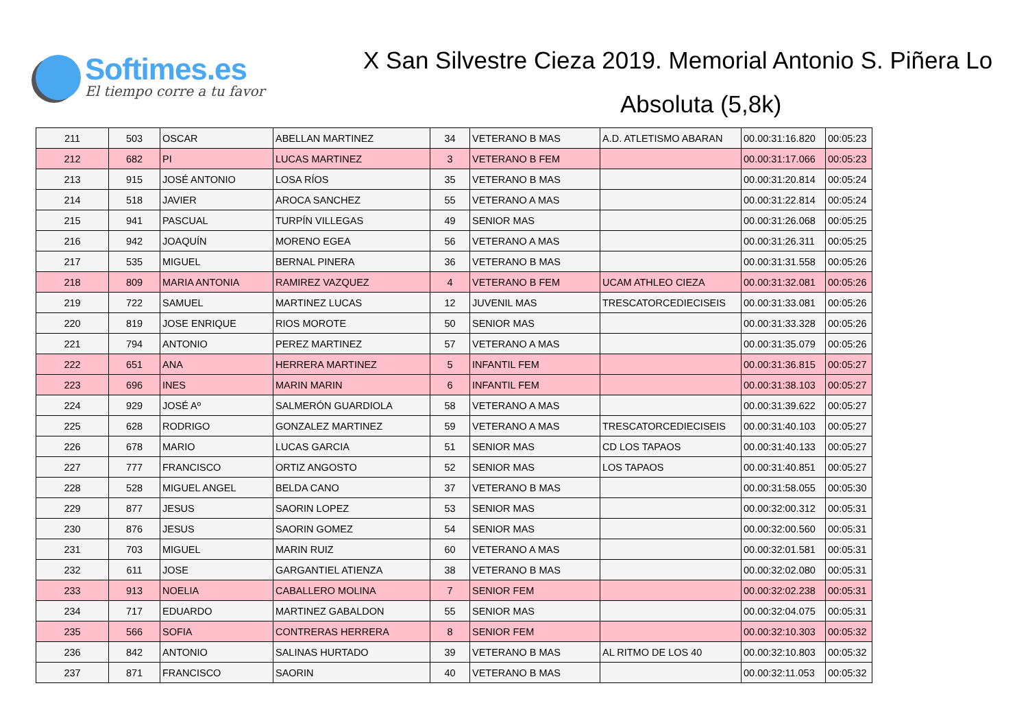Softimes.es
El tiempo corre a tu favor
X San Silvestre Cieza 2019. Memorial Antonio S. Piñera Lo
Absoluta (5,8k)
| 211 | 503 | OSCAR | ABELLAN MARTINEZ | 34 | VETERANO B MAS | A.D. ATLETISMO ABARAN | 00.00:31:16.820 | 00:05:23 |
| 212 | 682 | PI | LUCAS MARTINEZ | 3 | VETERANO B FEM | | 00.00:31:17.066 | 00:05:23 |
| 213 | 915 | JOSÉ ANTONIO | LOSA RÍOS | 35 | VETERANO B MAS | | 00.00:31:20.814 | 00:05:24 |
| 214 | 518 | JAVIER | AROCA SANCHEZ | 55 | VETERANO A MAS | | 00.00:31:22.814 | 00:05:24 |
| 215 | 941 | PASCUAL | TURPÍN VILLEGAS | 49 | SENIOR MAS | | 00.00:31:26.068 | 00:05:25 |
| 216 | 942 | JOAQUÍN | MORENO EGEA | 56 | VETERANO A MAS | | 00.00:31:26.311 | 00:05:25 |
| 217 | 535 | MIGUEL | BERNAL PINERA | 36 | VETERANO B MAS | | 00.00:31:31.558 | 00:05:26 |
| 218 | 809 | MARIA ANTONIA | RAMIREZ VAZQUEZ | 4 | VETERANO B FEM | UCAM ATHLEO CIEZA | 00.00:31:32.081 | 00:05:26 |
| 219 | 722 | SAMUEL | MARTINEZ LUCAS | 12 | JUVENIL MAS | TRESCATORCEDIECISEIS | 00.00:31:33.081 | 00:05:26 |
| 220 | 819 | JOSE ENRIQUE | RIOS MOROTE | 50 | SENIOR MAS | | 00.00:31:33.328 | 00:05:26 |
| 221 | 794 | ANTONIO | PEREZ MARTINEZ | 57 | VETERANO A MAS | | 00.00:31:35.079 | 00:05:26 |
| 222 | 651 | ANA | HERRERA MARTINEZ | 5 | INFANTIL FEM | | 00.00:31:36.815 | 00:05:27 |
| 223 | 696 | INES | MARIN MARIN | 6 | INFANTIL FEM | | 00.00:31:38.103 | 00:05:27 |
| 224 | 929 | JOSÉ Aº | SALMERÓN GUARDIOLA | 58 | VETERANO A MAS | | 00.00:31:39.622 | 00:05:27 |
| 225 | 628 | RODRIGO | GONZALEZ MARTINEZ | 59 | VETERANO A MAS | TRESCATORCEDIECISEIS | 00.00:31:40.103 | 00:05:27 |
| 226 | 678 | MARIO | LUCAS GARCIA | 51 | SENIOR MAS | CD LOS TAPAOS | 00.00:31:40.133 | 00:05:27 |
| 227 | 777 | FRANCISCO | ORTIZ ANGOSTO | 52 | SENIOR MAS | LOS TAPAOS | 00.00:31:40.851 | 00:05:27 |
| 228 | 528 | MIGUEL ANGEL | BELDA CANO | 37 | VETERANO B MAS | | 00.00:31:58.055 | 00:05:30 |
| 229 | 877 | JESUS | SAORIN LOPEZ | 53 | SENIOR MAS | | 00.00:32:00.312 | 00:05:31 |
| 230 | 876 | JESUS | SAORIN GOMEZ | 54 | SENIOR MAS | | 00.00:32:00.560 | 00:05:31 |
| 231 | 703 | MIGUEL | MARIN RUIZ | 60 | VETERANO A MAS | | 00.00:32:01.581 | 00:05:31 |
| 232 | 611 | JOSE | GARGANTIEL ATIENZA | 38 | VETERANO B MAS | | 00.00:32:02.080 | 00:05:31 |
| 233 | 913 | NOELIA | CABALLERO MOLINA | 7 | SENIOR FEM | | 00.00:32:02.238 | 00:05:31 |
| 234 | 717 | EDUARDO | MARTINEZ GABALDON | 55 | SENIOR MAS | | 00.00:32:04.075 | 00:05:31 |
| 235 | 566 | SOFIA | CONTRERAS HERRERA | 8 | SENIOR FEM | | 00.00:32:10.303 | 00:05:32 |
| 236 | 842 | ANTONIO | SALINAS HURTADO | 39 | VETERANO B MAS | AL RITMO DE LOS 40 | 00.00:32:10.803 | 00:05:32 |
| 237 | 871 | FRANCISCO | SAORIN | 40 | VETERANO B MAS | | 00.00:32:11.053 | 00:05:32 |